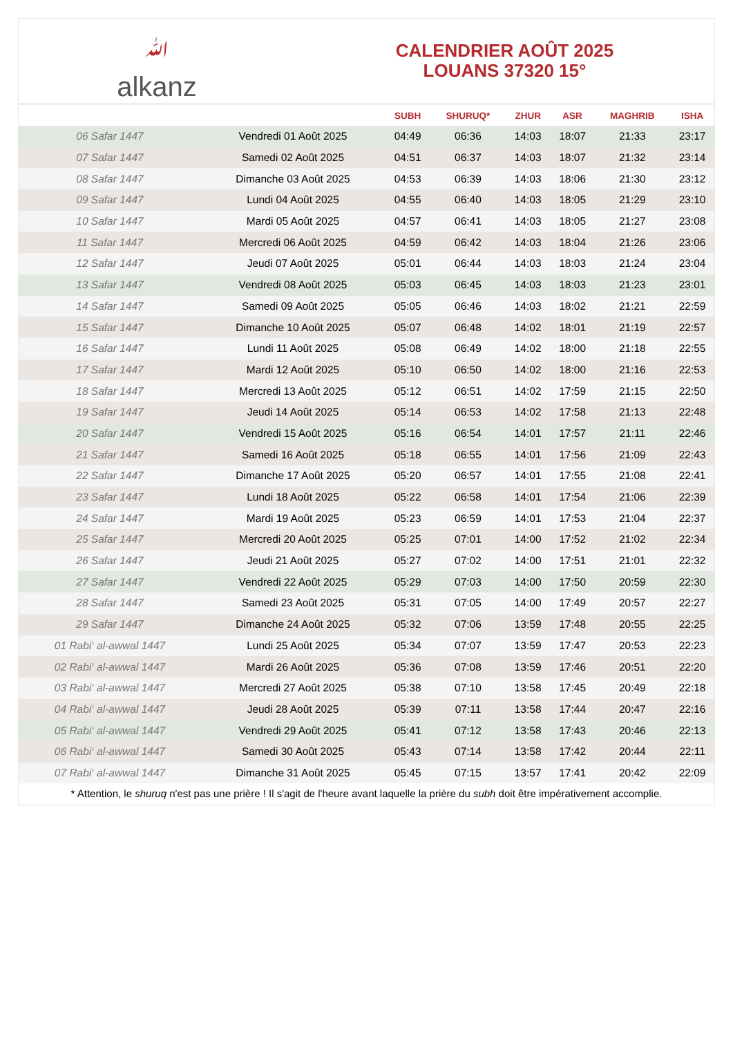ﷲalkanz
CALENDRIER AOÛT 2025
LOUANS 37320 15°
| | | SUBH | SHURUQ* | ZHUR | ASR | MAGHRIB | ISHA |
| --- | --- | --- | --- | --- | --- | --- | --- |
| 06 Safar 1447 | Vendredi 01 Août 2025 | 04:49 | 06:36 | 14:03 | 18:07 | 21:33 | 23:17 |
| 07 Safar 1447 | Samedi 02 Août 2025 | 04:51 | 06:37 | 14:03 | 18:07 | 21:32 | 23:14 |
| 08 Safar 1447 | Dimanche 03 Août 2025 | 04:53 | 06:39 | 14:03 | 18:06 | 21:30 | 23:12 |
| 09 Safar 1447 | Lundi 04 Août 2025 | 04:55 | 06:40 | 14:03 | 18:05 | 21:29 | 23:10 |
| 10 Safar 1447 | Mardi 05 Août 2025 | 04:57 | 06:41 | 14:03 | 18:05 | 21:27 | 23:08 |
| 11 Safar 1447 | Mercredi 06 Août 2025 | 04:59 | 06:42 | 14:03 | 18:04 | 21:26 | 23:06 |
| 12 Safar 1447 | Jeudi 07 Août 2025 | 05:01 | 06:44 | 14:03 | 18:03 | 21:24 | 23:04 |
| 13 Safar 1447 | Vendredi 08 Août 2025 | 05:03 | 06:45 | 14:03 | 18:03 | 21:23 | 23:01 |
| 14 Safar 1447 | Samedi 09 Août 2025 | 05:05 | 06:46 | 14:03 | 18:02 | 21:21 | 22:59 |
| 15 Safar 1447 | Dimanche 10 Août 2025 | 05:07 | 06:48 | 14:02 | 18:01 | 21:19 | 22:57 |
| 16 Safar 1447 | Lundi 11 Août 2025 | 05:08 | 06:49 | 14:02 | 18:00 | 21:18 | 22:55 |
| 17 Safar 1447 | Mardi 12 Août 2025 | 05:10 | 06:50 | 14:02 | 18:00 | 21:16 | 22:53 |
| 18 Safar 1447 | Mercredi 13 Août 2025 | 05:12 | 06:51 | 14:02 | 17:59 | 21:15 | 22:50 |
| 19 Safar 1447 | Jeudi 14 Août 2025 | 05:14 | 06:53 | 14:02 | 17:58 | 21:13 | 22:48 |
| 20 Safar 1447 | Vendredi 15 Août 2025 | 05:16 | 06:54 | 14:01 | 17:57 | 21:11 | 22:46 |
| 21 Safar 1447 | Samedi 16 Août 2025 | 05:18 | 06:55 | 14:01 | 17:56 | 21:09 | 22:43 |
| 22 Safar 1447 | Dimanche 17 Août 2025 | 05:20 | 06:57 | 14:01 | 17:55 | 21:08 | 22:41 |
| 23 Safar 1447 | Lundi 18 Août 2025 | 05:22 | 06:58 | 14:01 | 17:54 | 21:06 | 22:39 |
| 24 Safar 1447 | Mardi 19 Août 2025 | 05:23 | 06:59 | 14:01 | 17:53 | 21:04 | 22:37 |
| 25 Safar 1447 | Mercredi 20 Août 2025 | 05:25 | 07:01 | 14:00 | 17:52 | 21:02 | 22:34 |
| 26 Safar 1447 | Jeudi 21 Août 2025 | 05:27 | 07:02 | 14:00 | 17:51 | 21:01 | 22:32 |
| 27 Safar 1447 | Vendredi 22 Août 2025 | 05:29 | 07:03 | 14:00 | 17:50 | 20:59 | 22:30 |
| 28 Safar 1447 | Samedi 23 Août 2025 | 05:31 | 07:05 | 14:00 | 17:49 | 20:57 | 22:27 |
| 29 Safar 1447 | Dimanche 24 Août 2025 | 05:32 | 07:06 | 13:59 | 17:48 | 20:55 | 22:25 |
| 01 Rabi‘ al-awwal 1447 | Lundi 25 Août 2025 | 05:34 | 07:07 | 13:59 | 17:47 | 20:53 | 22:23 |
| 02 Rabi‘ al-awwal 1447 | Mardi 26 Août 2025 | 05:36 | 07:08 | 13:59 | 17:46 | 20:51 | 22:20 |
| 03 Rabi‘ al-awwal 1447 | Mercredi 27 Août 2025 | 05:38 | 07:10 | 13:58 | 17:45 | 20:49 | 22:18 |
| 04 Rabi‘ al-awwal 1447 | Jeudi 28 Août 2025 | 05:39 | 07:11 | 13:58 | 17:44 | 20:47 | 22:16 |
| 05 Rabi‘ al-awwal 1447 | Vendredi 29 Août 2025 | 05:41 | 07:12 | 13:58 | 17:43 | 20:46 | 22:13 |
| 06 Rabi‘ al-awwal 1447 | Samedi 30 Août 2025 | 05:43 | 07:14 | 13:58 | 17:42 | 20:44 | 22:11 |
| 07 Rabi‘ al-awwal 1447 | Dimanche 31 Août 2025 | 05:45 | 07:15 | 13:57 | 17:41 | 20:42 | 22:09 |
* Attention, le shuruq n'est pas une prière ! Il s'agit de l'heure avant laquelle la prière du subh doit être impérativement accomplie.